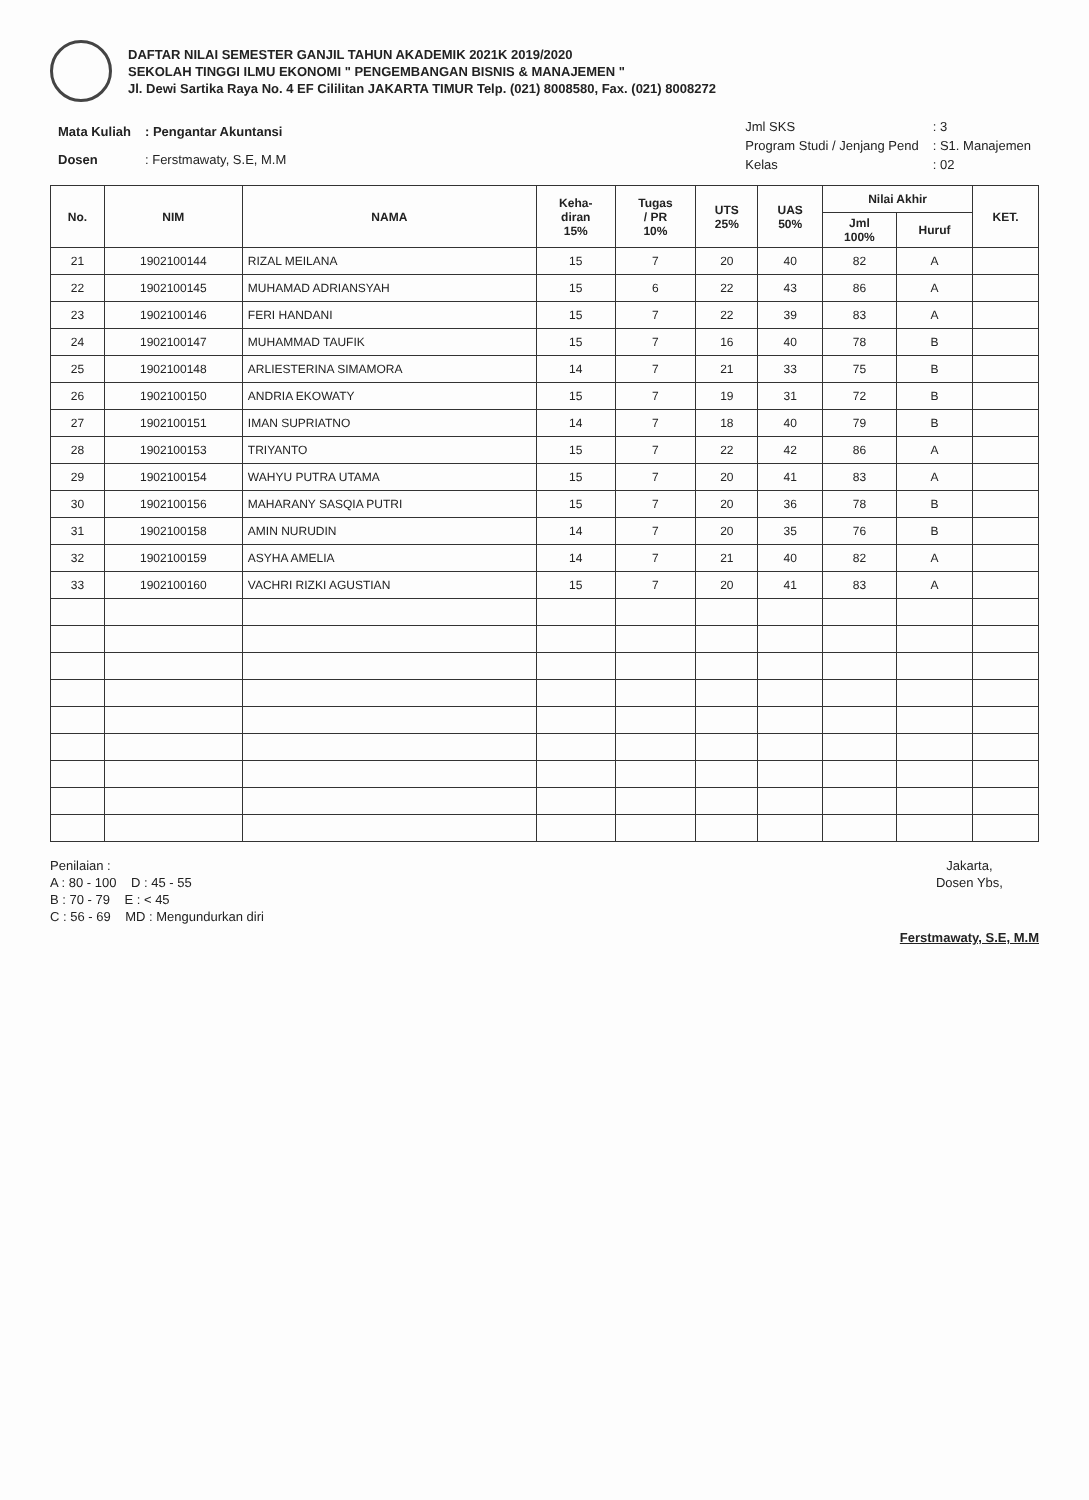DAFTAR NILAI SEMESTER GANJIL TAHUN AKADEMIK 2021K 2019/2020
SEKOLAH TINGGI ILMU EKONOMI " PENGEMBANGAN BISNIS & MANAJEMEN "
Jl. Dewi Sartika Raya No. 4 EF Cililitan JAKARTA TIMUR Telp. (021) 8008580, Fax. (021) 8008272
| Mata Kuliah | : Pengantar Akuntansi |
| Dosen | : Ferstmawaty, S.E, M.M |
| Jml SKS | : 3 |
| Program Studi / Jenjang Pend | : S1. Manajemen |
| Kelas | : 02 |
| No. | NIM | NAMA | Keha- diran 15% | Tugas / PR 10% | UTS 25% | UAS 50% | Nilai Akhir | | KET. |
| --- | --- | --- | --- | --- | --- | --- | --- | --- | --- |
| | | | | | | | Jml 100% | Huruf | |
| 21 | 1902100144 | RIZAL MEILANA | 15 | 7 | 20 | 40 | 82 | A | |
| 22 | 1902100145 | MUHAMAD ADRIANSYAH | 15 | 6 | 22 | 43 | 86 | A | |
| 23 | 1902100146 | FERI HANDANI | 15 | 7 | 22 | 39 | 83 | A | |
| 24 | 1902100147 | MUHAMMAD TAUFIK | 15 | 7 | 16 | 40 | 78 | B | |
| 25 | 1902100148 | ARLIESTERINA SIMAMORA | 14 | 7 | 21 | 33 | 75 | B | |
| 26 | 1902100150 | ANDRIA EKOWATY | 15 | 7 | 19 | 31 | 72 | B | |
| 27 | 1902100151 | IMAN SUPRIATNO | 14 | 7 | 18 | 40 | 79 | B | |
| 28 | 1902100153 | TRIYANTO | 15 | 7 | 22 | 42 | 86 | A | |
| 29 | 1902100154 | WAHYU PUTRA UTAMA | 15 | 7 | 20 | 41 | 83 | A | |
| 30 | 1902100156 | MAHARANY SASQIA PUTRI | 15 | 7 | 20 | 36 | 78 | B | |
| 31 | 1902100158 | AMIN NURUDIN | 14 | 7 | 20 | 35 | 76 | B | |
| 32 | 1902100159 | ASYHA AMELIA | 14 | 7 | 21 | 40 | 82 | A | |
| 33 | 1902100160 | VACHRI RIZKI AGUSTIAN | 15 | 7 | 20 | 41 | 83 | A | |
Penilaian :
A : 80 - 100 D : 45 - 55
B : 70 - 79 E : < 45
C : 56 - 69 MD : Mengundurkan diri
Jakarta,
Dosen Ybs,
Ferstmawaty, S.E, M.M